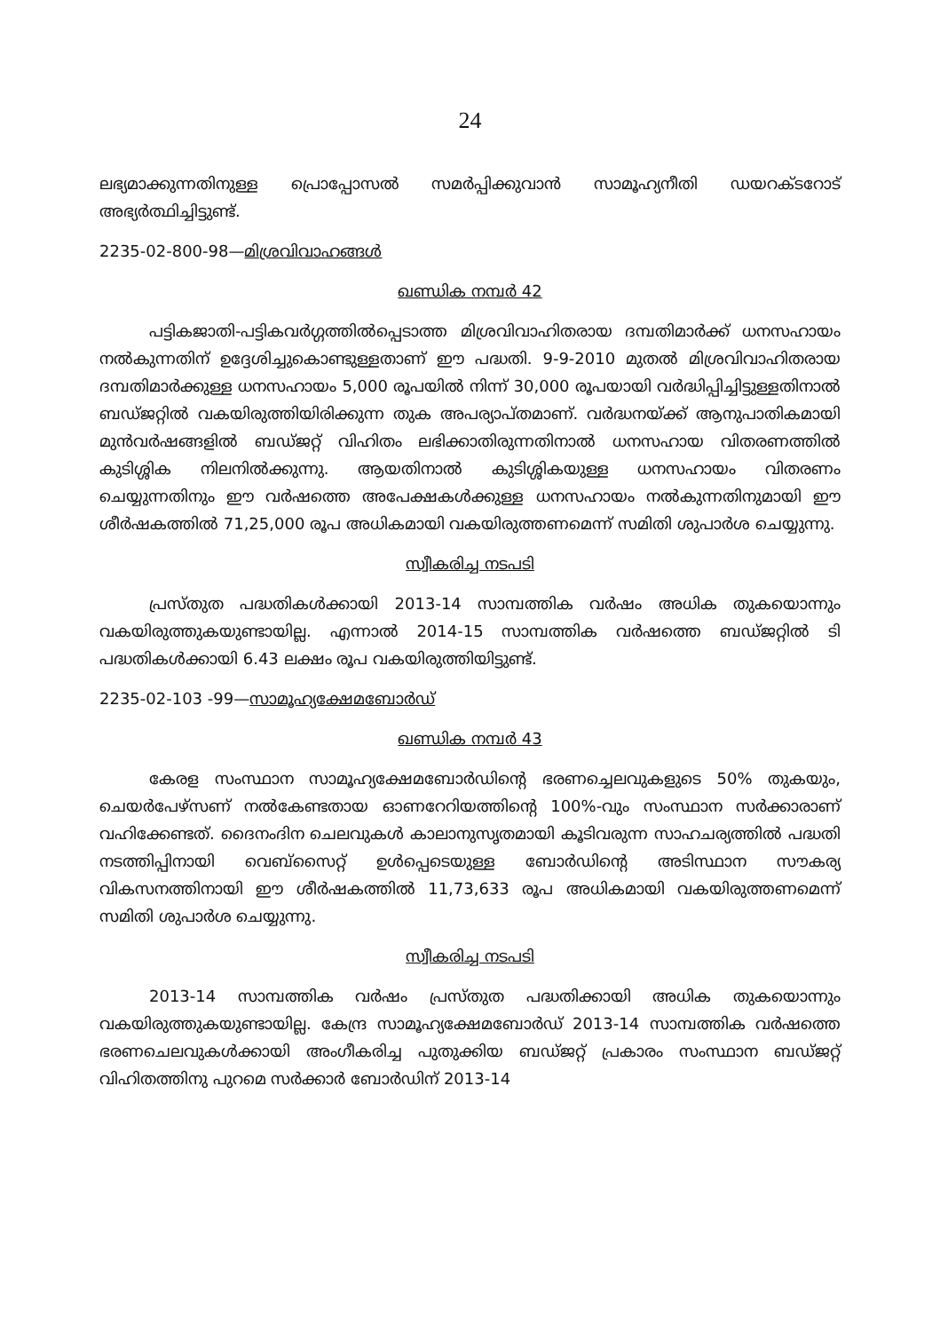24
ലഭ്യമാക്കുന്നതിനുള്ള പ്രൊപ്പോസൽ സമർപ്പിക്കുവാൻ സാമൂഹ്യനീതി ഡയറക്ടറോട് അഭ്യർത്ഥിച്ചിട്ടുണ്ട്.
2235-02-800-98—മിശ്രവിവാഹങ്ങൾ
ഖണ്ഡിക നമ്പർ 42
പട്ടികജാതി-പട്ടികവർഗ്ഗത്തിൽപ്പെടാത്ത മിശ്രവിവാഹിതരായ ദമ്പതിമാർക്ക് ധനസഹായം നൽകുന്നതിന് ഉദ്ദേശിച്ചുകൊണ്ടുള്ളതാണ് ഈ പദ്ധതി. 9-9-2010 മുതൽ മിശ്രവിവാഹിതരായ ദമ്പതിമാർക്കുള്ള ധനസഹായം 5,000 രൂപയിൽ നിന്ന് 30,000 രൂപയായി വർദ്ധിപ്പിച്ചിട്ടുള്ളതിനാൽ ബഡ്ജറ്റിൽ വകയിരുത്തിയിരിക്കുന്ന തുക അപര്യാപ്തമാണ്. വർദ്ധനയ്ക്ക് ആനുപാതികമായി മുൻവർഷങ്ങളിൽ ബഡ്ജറ്റ് വിഹിതം ലഭിക്കാതിരുന്നതിനാൽ ധനസഹായ വിതരണത്തിൽ കുടിശ്ശിക നിലനിൽക്കുന്നു. ആയതിനാൽ കുടിശ്ശികയുള്ള ധനസഹായം വിതരണം ചെയ്യുന്നതിനും ഈ വർഷത്തെ അപേക്ഷകൾക്കുള്ള ധനസഹായം നൽകുന്നതിനുമായി ഈ ശീർഷകത്തിൽ 71,25,000 രൂപ അധികമായി വകയിരുത്തണമെന്ന് സമിതി ശുപാർശ ചെയ്യുന്നു.
സ്വീകരിച്ച നടപടി
പ്രസ്തുത പദ്ധതികൾക്കായി 2013-14 സാമ്പത്തിക വർഷം അധിക തുകയൊന്നും വകയിരുത്തുകയുണ്ടായില്ല. എന്നാൽ 2014-15 സാമ്പത്തിക വർഷത്തെ ബഡ്ജറ്റിൽ ടി പദ്ധതികൾക്കായി 6.43 ലക്ഷം രൂപ വകയിരുത്തിയിട്ടുണ്ട്.
2235-02-103 -99—സാമൂഹ്യക്ഷേമബോർഡ്
ഖണ്ഡിക നമ്പർ 43
കേരള സംസ്ഥാന സാമൂഹ്യക്ഷേമബോർഡിന്റെ ഭരണച്ചെലവുകളുടെ 50% തുകയും, ചെയർപേഴ്സണ് നൽകേണ്ടതായ ഓണറേറിയത്തിന്റെ 100%-വും സംസ്ഥാന സർക്കാരാണ് വഹിക്കേണ്ടത്. ദൈനംദിന ചെലവുകൾ കാലാനുസൃതമായി കൂടിവരുന്ന സാഹചര്യത്തിൽ പദ്ധതി നടത്തിപ്പിനായി വെബ്സൈറ്റ് ഉൾപ്പെടെയുള്ള ബോർഡിന്റെ അടിസ്ഥാന സൗകര്യ വികസനത്തിനായി ഈ ശീർഷകത്തിൽ 11,73,633 രൂപ അധികമായി വകയിരുത്തണമെന്ന് സമിതി ശുപാർശ ചെയ്യുന്നു.
സ്വീകരിച്ച നടപടി
2013-14 സാമ്പത്തിക വർഷം പ്രസ്തുത പദ്ധതിക്കായി അധിക തുകയൊന്നും വകയിരുത്തുകയുണ്ടായില്ല. കേന്ദ്ര സാമൂഹ്യക്ഷേമബോർഡ് 2013-14 സാമ്പത്തിക വർഷത്തെ ഭരണചെലവുകൾക്കായി അംഗീകരിച്ച പുതുക്കിയ ബഡ്ജറ്റ് പ്രകാരം സംസ്ഥാന ബഡ്ജറ്റ് വിഹിതത്തിനു പുറമെ സർക്കാർ ബോർഡിന് 2013-14